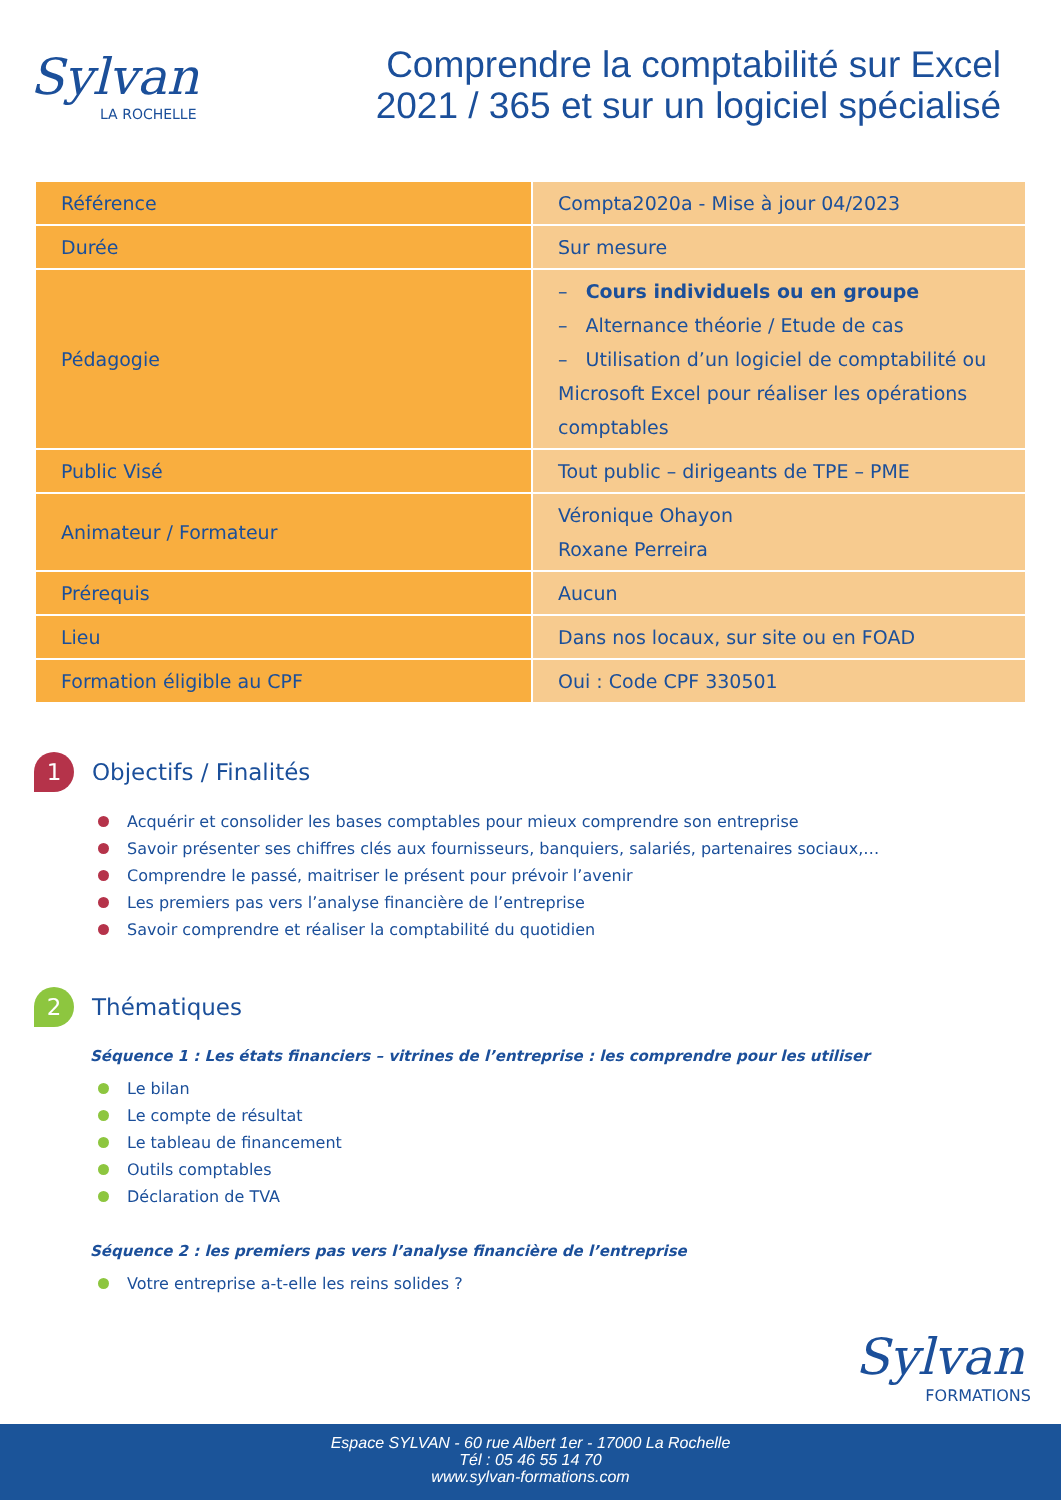Sylvan
LA ROCHELLE
Comprendre la comptabilité sur Excel 2021 / 365 et sur un logiciel spécialisé
| Référence | Compta2020a - Mise à jour 04/2023 |
| Durée | Sur mesure |
| Pédagogie | – Cours individuels ou en groupe – Alternance théorie / Etude de cas – Utilisation d’un logiciel de comptabilité ou Microsoft Excel pour réaliser les opérations comptables |
| Public Visé | Tout public – dirigeants de TPE – PME |
| Animateur / Formateur | Véronique Ohayon Roxane Perreira |
| Prérequis | Aucun |
| Lieu | Dans nos locaux, sur site ou en FOAD |
| Formation éligible au CPF | Oui : Code CPF 330501 |
1 Objectifs / Finalités
Acquérir et consolider les bases comptables pour mieux comprendre son entreprise
Savoir présenter ses chiffres clés aux fournisseurs, banquiers, salariés, partenaires sociaux,…
Comprendre le passé, maitriser le présent pour prévoir l’avenir
Les premiers pas vers l’analyse financière de l’entreprise
Savoir comprendre et réaliser la comptabilité du quotidien
2 Thématiques
Séquence 1 : Les états financiers – vitrines de l’entreprise : les comprendre pour les utiliser
Le bilan
Le compte de résultat
Le tableau de financement
Outils comptables
Déclaration de TVA
Séquence 2 : les premiers pas vers l’analyse financière de l’entreprise
Votre entreprise a-t-elle les reins solides ?
Sylvan
FORMATIONS
Espace SYLVAN - 60 rue Albert 1er - 17000 La Rochelle
Tél : 05 46 55 14 70
www.sylvan-formations.com